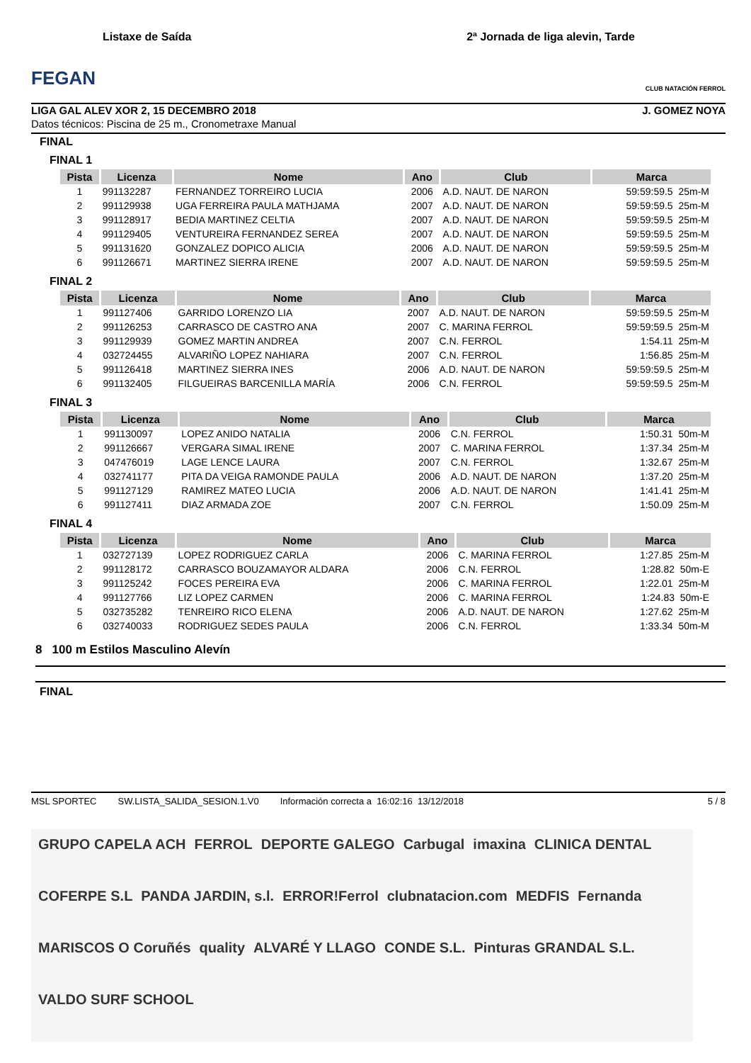FEGAN
Listaxe de Saída
2ª Jornada de liga alevin, Tarde
CLUB NATACIÓN FERROL
LIGA GAL ALEV XOR 2, 15 DECEMBRO 2018 J. GOMEZ NOYA
Datos técnicos: Piscina de 25 m., Cronometraxe Manual
FINAL
FINAL 1
| Pista | Licenza | Nome | Ano | Club | Marca |
| --- | --- | --- | --- | --- | --- |
| 1 | 991132287 | FERNANDEZ TORREIRO LUCIA | 2006 | A.D. NAUT. DE NARON | 59:59:59.5 25m-M |
| 2 | 991129938 | UGA FERREIRA PAULA MATHJAMA | 2007 | A.D. NAUT. DE NARON | 59:59:59.5 25m-M |
| 3 | 991128917 | BEDIA MARTINEZ CELTIA | 2007 | A.D. NAUT. DE NARON | 59:59:59.5 25m-M |
| 4 | 991129405 | VENTUREIRA FERNANDEZ SEREA | 2007 | A.D. NAUT. DE NARON | 59:59:59.5 25m-M |
| 5 | 991131620 | GONZALEZ DOPICO ALICIA | 2006 | A.D. NAUT. DE NARON | 59:59:59.5 25m-M |
| 6 | 991126671 | MARTINEZ SIERRA IRENE | 2007 | A.D. NAUT. DE NARON | 59:59:59.5 25m-M |
FINAL 2
| Pista | Licenza | Nome | Ano | Club | Marca |
| --- | --- | --- | --- | --- | --- |
| 1 | 991127406 | GARRIDO LORENZO LIA | 2007 | A.D. NAUT. DE NARON | 59:59:59.5 25m-M |
| 2 | 991126253 | CARRASCO DE CASTRO ANA | 2007 | C. MARINA FERROL | 59:59:59.5 25m-M |
| 3 | 991129939 | GOMEZ MARTIN ANDREA | 2007 | C.N. FERROL | 1:54.11 25m-M |
| 4 | 032724455 | ALVARIÑO LOPEZ NAHIARA | 2007 | C.N. FERROL | 1:56.85 25m-M |
| 5 | 991126418 | MARTINEZ SIERRA INES | 2006 | A.D. NAUT. DE NARON | 59:59:59.5 25m-M |
| 6 | 991132405 | FILGUEIRAS BARCENILLA MARÍA | 2006 | C.N. FERROL | 59:59:59.5 25m-M |
FINAL 3
| Pista | Licenza | Nome | Ano | Club | Marca |
| --- | --- | --- | --- | --- | --- |
| 1 | 991130097 | LOPEZ ANIDO NATALIA | 2006 | C.N. FERROL | 1:50.31 50m-M |
| 2 | 991126667 | VERGARA SIMAL IRENE | 2007 | C. MARINA FERROL | 1:37.34 25m-M |
| 3 | 047476019 | LAGE LENCE LAURA | 2007 | C.N. FERROL | 1:32.67 25m-M |
| 4 | 032741177 | PITA DA VEIGA RAMONDE PAULA | 2006 | A.D. NAUT. DE NARON | 1:37.20 25m-M |
| 5 | 991127129 | RAMIREZ MATEO LUCIA | 2006 | A.D. NAUT. DE NARON | 1:41.41 25m-M |
| 6 | 991127411 | DIAZ ARMADA ZOE | 2007 | C.N. FERROL | 1:50.09 25m-M |
FINAL 4
| Pista | Licenza | Nome | Ano | Club | Marca |
| --- | --- | --- | --- | --- | --- |
| 1 | 032727139 | LOPEZ RODRIGUEZ CARLA | 2006 | C. MARINA FERROL | 1:27.85 25m-M |
| 2 | 991128172 | CARRASCO BOUZAMAYOR ALDARA | 2006 | C.N. FERROL | 1:28.82 50m-E |
| 3 | 991125242 | FOCES PEREIRA EVA | 2006 | C. MARINA FERROL | 1:22.01 25m-M |
| 4 | 991127766 | LIZ LOPEZ CARMEN | 2006 | C. MARINA FERROL | 1:24.83 50m-E |
| 5 | 032735282 | TENREIRO RICO ELENA | 2006 | A.D. NAUT. DE NARON | 1:27.62 25m-M |
| 6 | 032740033 | RODRIGUEZ SEDES PAULA | 2006 | C.N. FERROL | 1:33.34 50m-M |
8 100 m Estilos Masculino Alevín
FINAL
MSL SPORTEC SW.LISTA_SALIDA_SESION.1.V0 Información correcta a 16:02:16 13/12/2018 5 / 8
GRUPO CAPELA ACH FERROL DEPORTE GALEGO Carbugal imaxina CLINICA DENTAL COFERPE S.L PANDA JARDIN, s.l. ERROR!Ferrol clubnatacion.com MEDFIS Fernanda MARISCOS O Coruñés quality ALVARÉ Y LLAGO CONDE S.L. Pinturas GRANDAL S.L. VALDO SURF SCHOOL